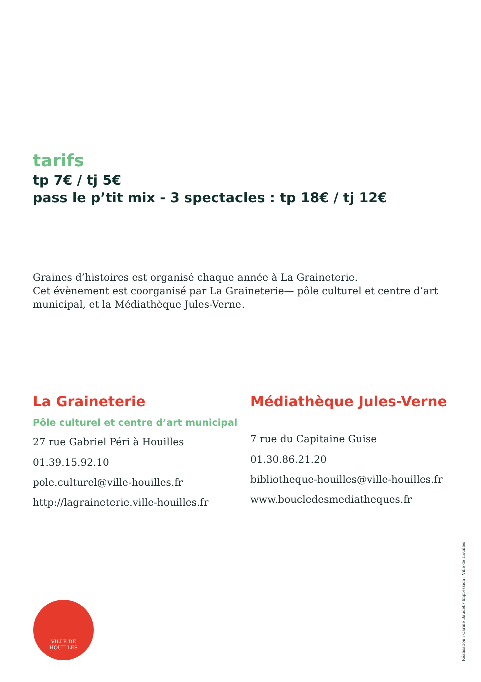tarifs
tp 7€ / tj 5€
pass le p’tit mix - 3 spectacles : tp 18€ / tj 12€
Graines d’histoires est organisé chaque année à La Graineterie.
Cet évènement est coorganisé par La Graineterie— pôle culturel et centre d’art municipal, et la Médiathèque Jules-Verne.
La Graineterie
Pôle culturel et centre d’art municipal
27 rue Gabriel Péri à Houilles
01.39.15.92.10
pole.culturel@ville-houilles.fr
http://lagraineterie.ville-houilles.fr
Médiathèque Jules-Verne
7 rue du Capitaine Guise
01.30.86.21.20
bibliotheque-houilles@ville-houilles.fr
www.boucledesmediatheques.fr
VILLE DE
HOUILLES
Réalisation : Carine Baudet / Impression : Ville de Houilles